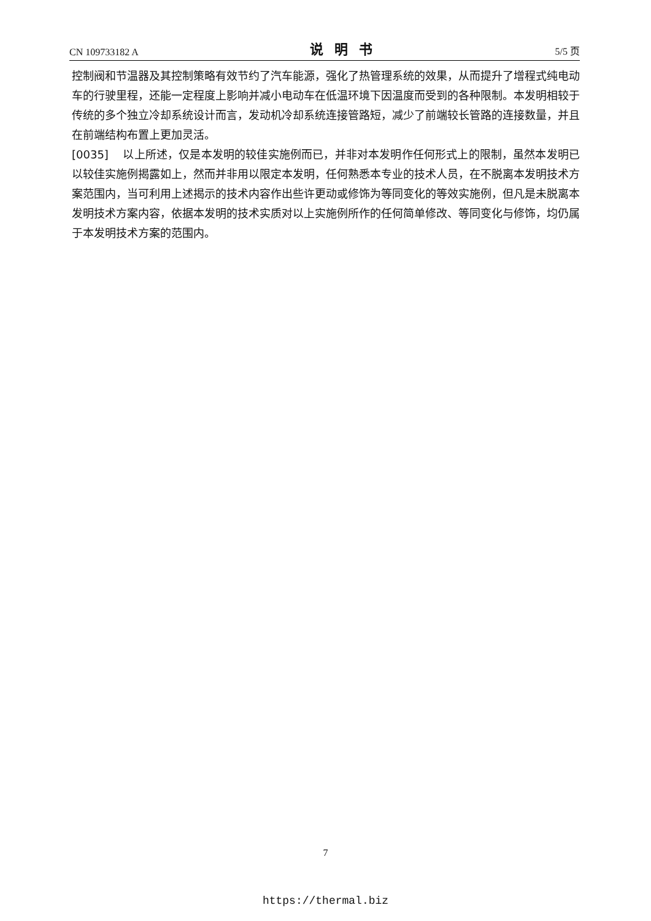CN 109733182 A 说明书 5/5 页
控制阀和节温器及其控制策略有效节约了汽车能源，强化了热管理系统的效果，从而提升了增程式纯电动车的行驶里程，还能一定程度上影响并减小电动车在低温环境下因温度而受到的各种限制。本发明相较于传统的多个独立冷却系统设计而言，发动机冷却系统连接管路短，减少了前端较长管路的连接数量，并且在前端结构布置上更加灵活。
[0035] 以上所述，仅是本发明的较佳实施例而已，并非对本发明作任何形式上的限制，虽然本发明已以较佳实施例揭露如上，然而并非用以限定本发明，任何熟悉本专业的技术人员，在不脱离本发明技术方案范围内，当可利用上述揭示的技术内容作出些许更动或修饰为等同变化的等效实施例，但凡是未脱离本发明技术方案内容，依据本发明的技术实质对以上实施例所作的任何简单修改、等同变化与修饰，均仍属于本发明技术方案的范围内。
7
https://thermal.biz